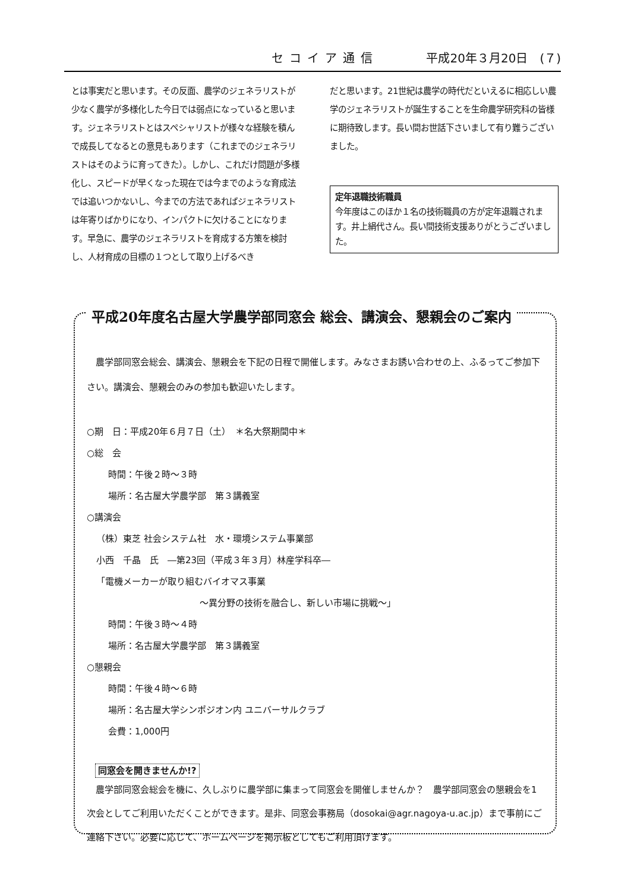セコイア通信 平成20年３月20日　(７)
とは事実だと思います。その反面、農学のジェネラリストが少なく農学が多様化した今日では弱点になっていると思います。ジェネラリストとはスペシャリストが様々な経験を積んで成長してなるとの意見もあります（これまでのジェネラリストはそのように育ってきた）。しかし、これだけ問題が多様化し、スピードが早くなった現在では今までのような育成法では追いつかないし、今までの方法であればジェネラリストは年寄りばかりになり、インパクトに欠けることになります。早急に、農学のジェネラリストを育成する方策を検討し、人材育成の目標の１つとして取り上げるべき
だと思います。21世紀は農学の時代だといえるに相応しい農学のジェネラリストが誕生することを生命農学研究科の皆様に期待致します。長い間お世話下さいまして有り難うございました。
定年退職技術職員
今年度はこのほか１名の技術職員の方が定年退職されます。井上絹代さん。長い間技術支援ありがとうございました。
平成20年度名古屋大学農学部同窓会 総会、講演会、懇親会のご案内
　農学部同窓会総会、講演会、懇親会を下記の日程で開催します。みなさまお誘い合わせの上、ふるってご参加下さい。講演会、懇親会のみの参加も歓迎いたします。
○期　日：平成20年６月７日（土）　＊名大祭期間中＊
○総　会
時間：午後２時～３時
場所：名古屋大学農学部　第３講義室
○講演会
（株）東芝 社会システム社　水・環境システム事業部
小西　千晶　氏　―第23回（平成３年３月）林産学科卒―
「電機メーカーが取り組むバイオマス事業
～異分野の技術を融合し、新しい市場に挑戦～」
時間：午後３時～４時
場所：名古屋大学農学部　第３講義室
○懇親会
時間：午後４時～６時
場所：名古屋大学シンポジオン内 ユニバーサルクラブ
会費：1,000円
同窓会を開きませんか!?
　農学部同窓会総会を機に、久しぶりに農学部に集まって同窓会を開催しませんか？　農学部同窓会の懇親会を1次会としてご利用いただくことができます。是非、同窓会事務局（dosokai@agr.nagoya-u.ac.jp）まで事前にご連絡下さい。必要に応じて、ホームページを掲示板としてもご利用頂けます。